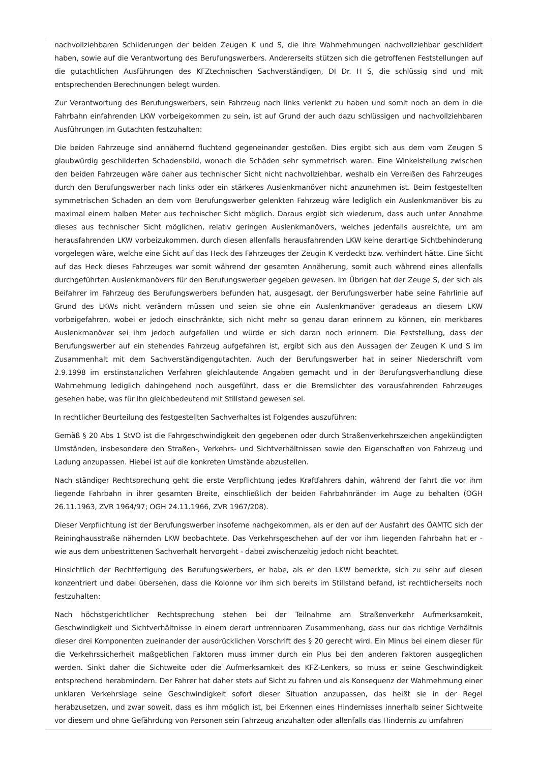nachvollziehbaren Schilderungen der beiden Zeugen K und S, die ihre Wahrnehmungen nachvollziehbar geschildert haben, sowie auf die Verantwortung des Berufungswerbers. Andererseits stützen sich die getroffenen Feststellungen auf die gutachtlichen Ausführungen des KFZtechnischen Sachverständigen, DI Dr. H S, die schlüssig sind und mit entsprechenden Berechnungen belegt wurden.
Zur Verantwortung des Berufungswerbers, sein Fahrzeug nach links verlenkt zu haben und somit noch an dem in die Fahrbahn einfahrenden LKW vorbeigekommen zu sein, ist auf Grund der auch dazu schlüssigen und nachvollziehbaren Ausführungen im Gutachten festzuhalten:
Die beiden Fahrzeuge sind annähernd fluchtend gegeneinander gestoßen. Dies ergibt sich aus dem vom Zeugen S glaubwürdig geschilderten Schadensbild, wonach die Schäden sehr symmetrisch waren. Eine Winkelstellung zwischen den beiden Fahrzeugen wäre daher aus technischer Sicht nicht nachvollziehbar, weshalb ein Verreißen des Fahrzeuges durch den Berufungswerber nach links oder ein stärkeres Auslenkmanöver nicht anzunehmen ist. Beim festgestellten symmetrischen Schaden an dem vom Berufungswerber gelenkten Fahrzeug wäre lediglich ein Auslenkmanöver bis zu maximal einem halben Meter aus technischer Sicht möglich. Daraus ergibt sich wiederum, dass auch unter Annahme dieses aus technischer Sicht möglichen, relativ geringen Auslenkmanövers, welches jedenfalls ausreichte, um am herausfahrenden LKW vorbeizukommen, durch diesen allenfalls herausfahrenden LKW keine derartige Sichtbehinderung vorgelegen wäre, welche eine Sicht auf das Heck des Fahrzeuges der Zeugin K verdeckt bzw. verhindert hätte. Eine Sicht auf das Heck dieses Fahrzeuges war somit während der gesamten Annäherung, somit auch während eines allenfalls durchgeführten Auslenkmanövers für den Berufungswerber gegeben gewesen. Im Übrigen hat der Zeuge S, der sich als Beifahrer im Fahrzeug des Berufungswerbers befunden hat, ausgesagt, der Berufungswerber habe seine Fahrlinie auf Grund des LKWs nicht verändern müssen und seien sie ohne ein Auslenkmanöver geradeaus an diesem LKW vorbeigefahren, wobei er jedoch einschränkte, sich nicht mehr so genau daran erinnern zu können, ein merkbares Auslenkmanöver sei ihm jedoch aufgefallen und würde er sich daran noch erinnern. Die Feststellung, dass der Berufungswerber auf ein stehendes Fahrzeug aufgefahren ist, ergibt sich aus den Aussagen der Zeugen K und S im Zusammenhalt mit dem Sachverständigengutachten. Auch der Berufungswerber hat in seiner Niederschrift vom 2.9.1998 im erstinstanzlichen Verfahren gleichlautende Angaben gemacht und in der Berufungsverhandlung diese Wahrnehmung lediglich dahingehend noch ausgeführt, dass er die Bremslichter des vorausfahrenden Fahrzeuges gesehen habe, was für ihn gleichbedeutend mit Stillstand gewesen sei.
In rechtlicher Beurteilung des festgestellten Sachverhaltes ist Folgendes auszuführen:
Gemäß § 20 Abs 1 StVO ist die Fahrgeschwindigkeit den gegebenen oder durch Straßenverkehrszeichen angekündigten Umständen, insbesondere den Straßen-, Verkehrs- und Sichtverhältnissen sowie den Eigenschaften von Fahrzeug und Ladung anzupassen. Hiebei ist auf die konkreten Umstände abzustellen.
Nach ständiger Rechtsprechung geht die erste Verpflichtung jedes Kraftfahrers dahin, während der Fahrt die vor ihm liegende Fahrbahn in ihrer gesamten Breite, einschließlich der beiden Fahrbahnränder im Auge zu behalten (OGH 26.11.1963, ZVR 1964/97; OGH 24.11.1966, ZVR 1967/208).
Dieser Verpflichtung ist der Berufungswerber insoferne nachgekommen, als er den auf der Ausfahrt des ÖAMTC sich der Reininghausstraße nähernden LKW beobachtete. Das Verkehrsgeschehen auf der vor ihm liegenden Fahrbahn hat er - wie aus dem unbestrittenen Sachverhalt hervorgeht - dabei zwischenzeitig jedoch nicht beachtet.
Hinsichtlich der Rechtfertigung des Berufungswerbers, er habe, als er den LKW bemerkte, sich zu sehr auf diesen konzentriert und dabei übersehen, dass die Kolonne vor ihm sich bereits im Stillstand befand, ist rechtlicherseits noch festzuhalten:
Nach höchstgerichtlicher Rechtsprechung stehen bei der Teilnahme am Straßenverkehr Aufmerksamkeit, Geschwindigkeit und Sichtverhältnisse in einem derart untrennbaren Zusammenhang, dass nur das richtige Verhältnis dieser drei Komponenten zueinander der ausdrücklichen Vorschrift des § 20 gerecht wird. Ein Minus bei einem dieser für die Verkehrssicherheit maßgeblichen Faktoren muss immer durch ein Plus bei den anderen Faktoren ausgeglichen werden. Sinkt daher die Sichtweite oder die Aufmerksamkeit des KFZ-Lenkers, so muss er seine Geschwindigkeit entsprechend herabmindern. Der Fahrer hat daher stets auf Sicht zu fahren und als Konsequenz der Wahrnehmung einer unklaren Verkehrslage seine Geschwindigkeit sofort dieser Situation anzupassen, das heißt sie in der Regel herabzusetzen, und zwar soweit, dass es ihm möglich ist, bei Erkennen eines Hindernisses innerhalb seiner Sichtweite vor diesem und ohne Gefährdung von Personen sein Fahrzeug anzuhalten oder allenfalls das Hindernis zu umfahren